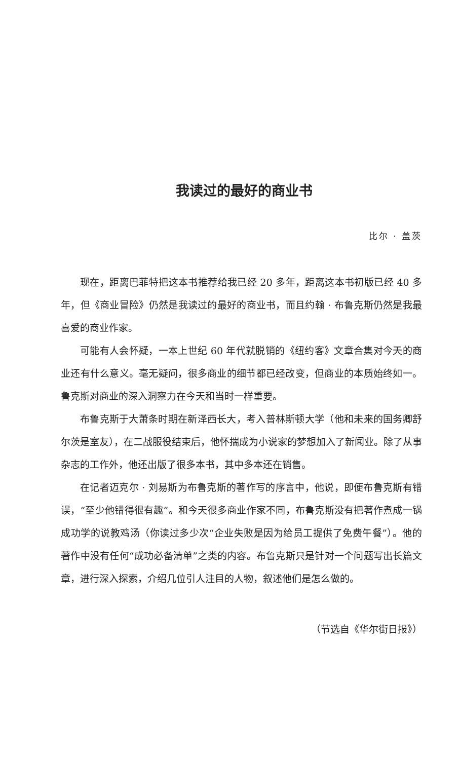我读过的最好的商业书
比尔 · 盖茨
现在，距离巴菲特把这本书推荐给我已经 20 多年，距离这本书初版已经 40 多年，但《商业冒险》仍然是我读过的最好的商业书，而且约翰 · 布鲁克斯仍然是我最喜爱的商业作家。
可能有人会怀疑，一本上世纪 60 年代就脱销的《纽约客》文章合集对今天的商业还有什么意义。毫无疑问，很多商业的细节都已经改变，但商业的本质始终如一。鲁克斯对商业的深入洞察力在今天和当时一样重要。
布鲁克斯于大萧条时期在新泽西长大，考入普林斯顿大学（他和未来的国务卿舒尔茨是室友），在二战服役结束后，他怀揣成为小说家的梦想加入了新闻业。除了从事杂志的工作外，他还出版了很多本书，其中多本还在销售。
在记者迈克尔 · 刘易斯为布鲁克斯的著作写的序言中，他说，即便布鲁克斯有错误，“至少他错得很有趣”。和今天很多商业作家不同，布鲁克斯没有把著作煮成一锅成功学的说教鸡汤（你读过多少次“企业失败是因为给员工提供了免费午餐”）。他的著作中没有任何“成功必备清单”之类的内容。布鲁克斯只是针对一个问题写出长篇文章，进行深入探索，介绍几位引人注目的人物，叙述他们是怎么做的。
（节选自《华尔街日报》）